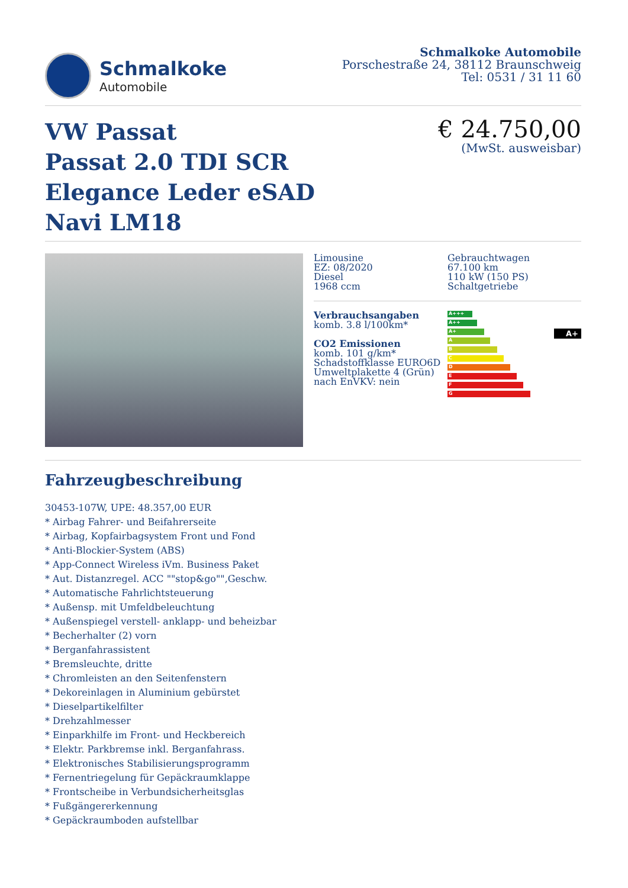Schmalkoke
Automobile
Schmalkoke Automobile
Porschestraße 24, 38112 Braunschweig
Tel: 0531 / 31 11 60
VW Passat
Passat 2.0 TDI SCR
Elegance Leder eSAD
Navi LM18
€ 24.750,00
(MwSt. ausweisbar)
Limousine
EZ: 08/2020
Diesel
1968 ccm
Gebrauchtwagen
67.100 km
110 kW (150 PS)
Schaltgetriebe
Verbrauchsangaben
komb. 3.8 l/100km*
CO2 Emissionen
komb. 101 g/km*
Schadstoffklasse EURO6D
Umweltplakette 4 (Grün)
nach EnVKV: nein
A+++
A++
A+
A
B
C
D
E
F
G
A+
Fahrzeugbeschreibung
30453-107W, UPE: 48.357,00 EUR
* Airbag Fahrer- und Beifahrerseite
* Airbag, Kopfairbagsystem Front und Fond
* Anti-Blockier-System (ABS)
* App-Connect Wireless iVm. Business Paket
* Aut. Distanzregel. ACC ""stop&go"",Geschw.
* Automatische Fahrlichtsteuerung
* Außensp. mit Umfeldbeleuchtung
* Außenspiegel verstell- anklapp- und beheizbar
* Becherhalter (2) vorn
* Berganfahrassistent
* Bremsleuchte, dritte
* Chromleisten an den Seitenfenstern
* Dekoreinlagen in Aluminium gebürstet
* Dieselpartikelfilter
* Drehzahlmesser
* Einparkhilfe im Front- und Heckbereich
* Elektr. Parkbremse inkl. Berganfahrass.
* Elektronisches Stabilisierungsprogramm
* Fernentriegelung für Gepäckraumklappe
* Frontscheibe in Verbundsicherheitsglas
* Fußgängererkennung
* Gepäckraumboden aufstellbar